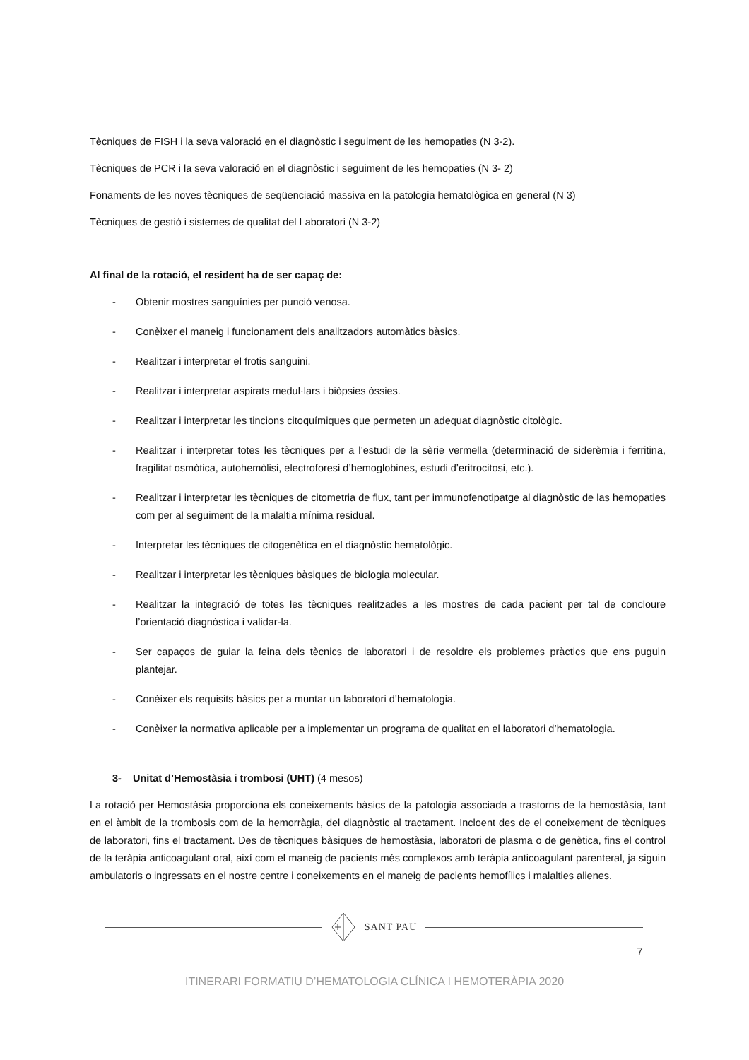Tècniques de FISH i la seva valoració en el diagnòstic i seguiment de les hemopaties (N 3-2).
Tècniques de PCR i la seva valoració en el diagnòstic i seguiment de les hemopaties (N 3- 2)
Fonaments de les noves tècniques de seqüenciació massiva en la patologia hematològica en general (N 3)
Tècniques de gestió i sistemes de qualitat del Laboratori (N 3-2)
Al final de la rotació, el resident ha de ser capaç de:
- Obtenir mostres sanguínies per punció venosa.
- Conèixer el maneig i funcionament dels analitzadors automàtics bàsics.
- Realitzar i interpretar el frotis sanguini.
- Realitzar i interpretar aspirats medul·lars i biòpsies òssies.
- Realitzar i interpretar les tincions citoquímiques que permeten un adequat diagnòstic citològic.
- Realitzar i interpretar totes les tècniques per a l’estudi de la sèrie vermella (determinació de siderèmia i ferritina, fragilitat osmòtica, autohemòlisi, electroforesi d’hemoglobines, estudi d’eritrocitosi, etc.).
- Realitzar i interpretar les tècniques de citometria de flux, tant per immunofenotipatge al diagnòstic de las hemopaties com per al seguiment de la malaltia mínima residual.
- Interpretar les tècniques de citogenètica en el diagnòstic hematològic.
- Realitzar i interpretar les tècniques bàsiques de biologia molecular.
- Realitzar la integració de totes les tècniques realitzades a les mostres de cada pacient per tal de concloure l’orientació diagnòstica i validar-la.
- Ser capaços de guiar la feina dels tècnics de laboratori i de resoldre els problemes pràctics que ens puguin plantejar.
- Conèixer els requisits bàsics per a muntar un laboratori d’hematologia.
- Conèixer la normativa aplicable per a implementar un programa de qualitat en el laboratori d’hematologia.
3- Unitat d’Hemostàsia i trombosi (UHT) (4 mesos)
La rotació per Hemostàsia proporciona els coneixements bàsics de la patologia associada a trastorns de la hemostàsia, tant en el àmbit de la trombosis com de la hemorràgia, del diagnòstic al tractament. Incloent des de el coneixement de tècniques de laboratori, fins el tractament. Des de tècniques bàsiques de hemostàsia, laboratori de plasma o de genètica, fins el control de la teràpia anticoagulant oral, així com el maneig de pacients més complexos amb teràpia anticoagulant parenteral, ja siguin ambulatoris o ingressats en el nostre centre i coneixements en el maneig de pacients hemofílics i malalties alienes.
SANT PAU
7
ITINERARI FORMATIU D’HEMATOLOGIA CLÍNICA I HEMOTERÀPIA 2020